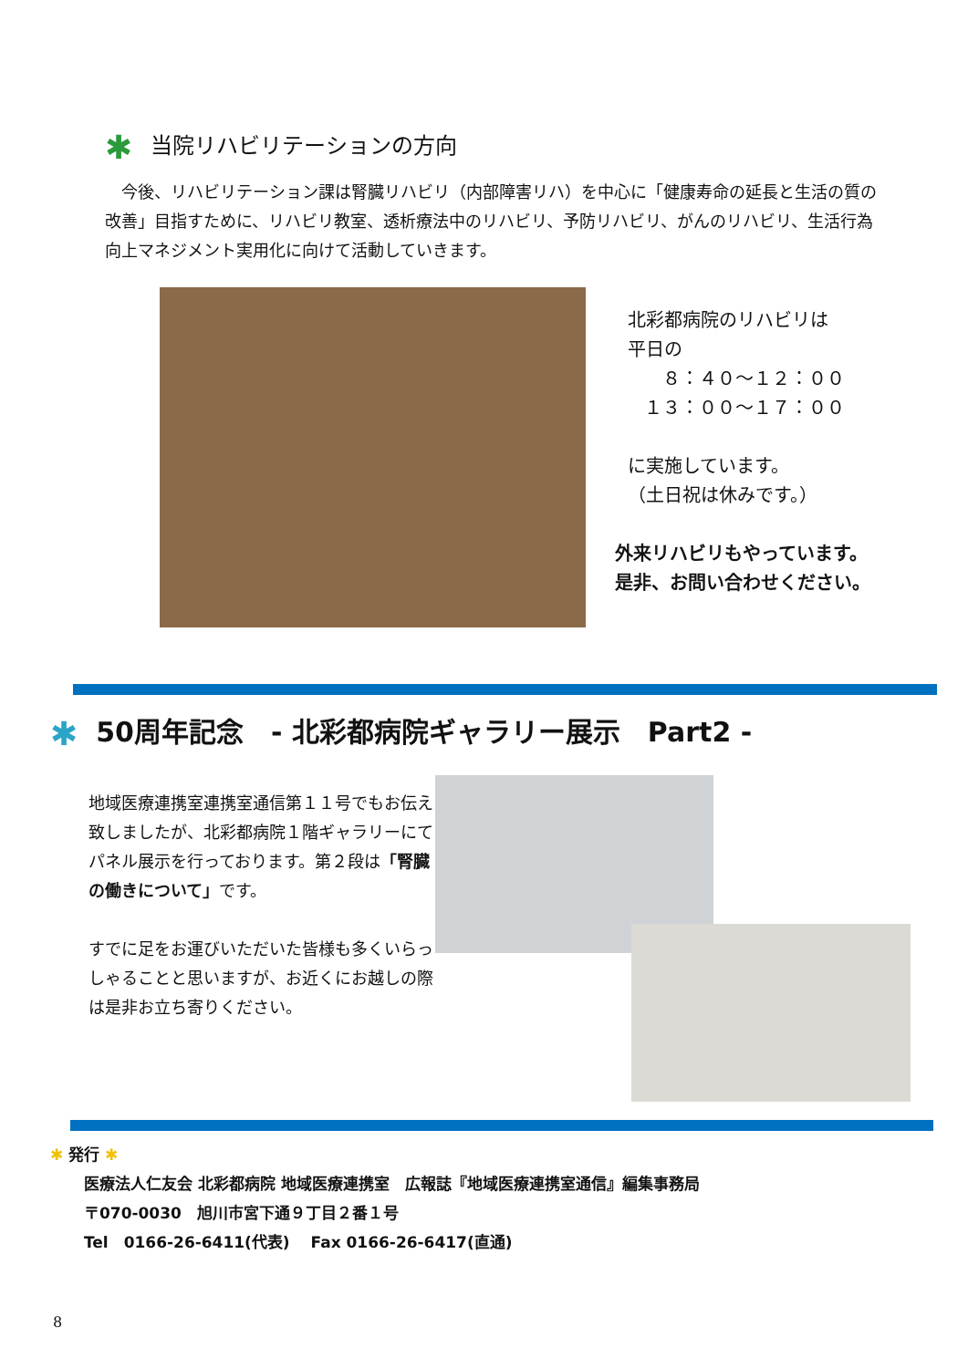✱ 当院リハビリテーションの方向
　今後、リハビリテーション課は腎臓リハビリ（内部障害リハ）を中心に「健康寿命の延長と生活の質の改善」目指すために、リハビリ教室、透析療法中のリハビリ、予防リハビリ、がんのリハビリ、生活行為向上マネジメント実用化に向けて活動していきます。
北彩都病院のリハビリは
平日の
８：４０～１２：００
１３：００～１７：００
に実施しています。
（土日祝は休みです。）
外来リハビリもやっています。
是非、お問い合わせください。
✱ 50周年記念　- 北彩都病院ギャラリー展示　Part2 -
地域医療連携室連携室通信第１１号でもお伝え致しましたが、北彩都病院１階ギャラリーにてパネル展示を行っております。第２段は「腎臓の働きについて」です。
すでに足をお運びいただいた皆様も多くいらっしゃることと思いますが、お近くにお越しの際は是非お立ち寄りください。
✱ 発行 ✱
医療法人仁友会 北彩都病院 地域医療連携室　広報誌『地域医療連携室通信』編集事務局
〒070-0030　旭川市宮下通９丁目２番１号
Tel　0166-26-6411(代表)　 Fax 0166-26-6417(直通)
8